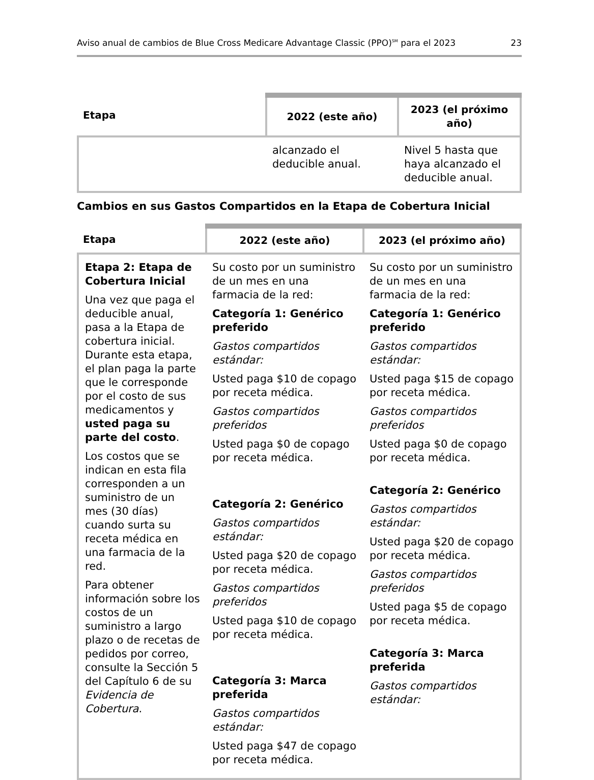Aviso anual de cambios de Blue Cross Medicare Advantage Classic (PPO)<sup>SM</sup> para el 2023 23
| Etapa | 2022 (este año) | 2023 (el próximo año) |
| --- | --- | --- |
| | alcanzado el deducible anual. | Nivel 5 hasta que haya alcanzado el deducible anual. |
Cambios en sus Gastos Compartidos en la Etapa de Cobertura Inicial
| Etapa | 2022 (este año) | 2023 (el próximo año) |
| --- | --- | --- |
| Etapa 2: Etapa de Cobertura Inicial Una vez que paga el deducible anual, pasa a la Etapa de cobertura inicial. Durante esta etapa, el plan paga la parte que le corresponde por el costo de sus medicamentos y usted paga su parte del costo . Los costos que se indican en esta fila corresponden a un suministro de un mes (30 días) cuando surta su receta médica en una farmacia de la red. Para obtener información sobre los costos de un suministro a largo plazo o de recetas de pedidos por correo, consulte la Sección 5 del Capítulo 6 de su Evidencia de Cobertura . | Su costo por un suministro de un mes en una farmacia de la red: Categoría 1: Genérico preferido Gastos compartidos estándar: Usted paga $10 de copago por receta médica. Gastos compartidos preferidos Usted paga $0 de copago por receta médica. Categoría 2: Genérico Gastos compartidos estándar: Usted paga $20 de copago por receta médica. Gastos compartidos preferidos Usted paga $10 de copago por receta médica. Categoría 3: Marca preferida Gastos compartidos estándar: Usted paga $47 de copago por receta médica. | Su costo por un suministro de un mes en una farmacia de la red: Categoría 1: Genérico preferido Gastos compartidos estándar: Usted paga $15 de copago por receta médica. Gastos compartidos preferidos Usted paga $0 de copago por receta médica. Categoría 2: Genérico Gastos compartidos estándar: Usted paga $20 de copago por receta médica. Gastos compartidos preferidos Usted paga $5 de copago por receta médica. Categoría 3: Marca preferida Gastos compartidos estándar: |